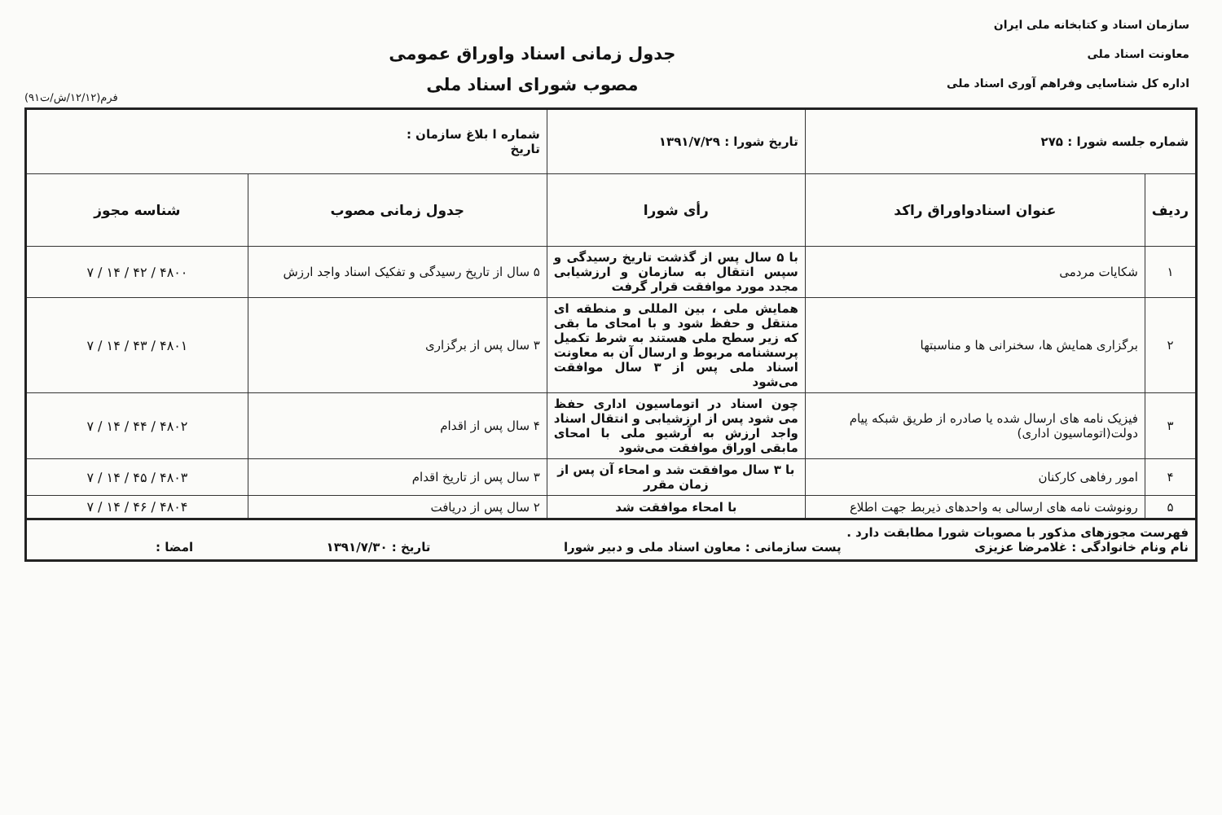سازمان اسناد و کتابخانه ملی ایران
معاونت اسناد ملی
اداره کل شناسایی وفراهم آوری اسناد ملی
جدول زمانی اسناد واوراق عمومی
مصوب شورای اسناد ملی
فرم(۱۲/۱۲/ش/ت۹۱)
| شماره جلسه شورا : ۲۷۵ | | تاریخ شورا : ۱۳۹۱/۷/۲۹ | شماره ا بلاغ سازمان : تاریخ | |
| ردیف | عنوان اسنادواوراق راکد | رأی شورا | جدول زمانی مصوب | شناسه مجوز |
| ۱ | شکایات مردمی | با ۵ سال پس از گذشت تاریخ رسیدگی و سپس انتقال به سازمان و ارزشیابی مجدد مورد موافقت قرار گرفت | ۵ سال از تاریخ رسیدگی و تفکیک اسناد واجد ارزش | ۷ / ۱۴ / ۴۲ / ۴۸۰۰ |
| ۲ | برگزاری همایش ها، سخنرانی ها و مناسبتها | همایش ملی ، بین المللی و منطقه ای منتقل و حفظ شود و با امحای ما بقی که زیر سطح ملی هستند به شرط تکمیل پرسشنامه مربوط و ارسال آن به معاونت اسناد ملی پس از ۳ سال موافقت می‌شود | ۳ سال پس از برگزاری | ۷ / ۱۴ / ۴۳ / ۴۸۰۱ |
| ۳ | فیزیک نامه های ارسال شده یا صادره از طریق شبکه پیام دولت(اتوماسیون اداری) | چون اسناد در اتوماسیون اداری حفظ می شود پس از ارزشیابی و انتقال اسناد واجد ارزش به آرشیو ملی با امحای مابقی اوراق موافقت می‌شود | ۴ سال پس از اقدام | ۷ / ۱۴ / ۴۴ / ۴۸۰۲ |
| ۴ | امور رفاهی کارکنان | با ۳ سال موافقت شد و امحاء آن پس از زمان مقرر | ۳ سال پس از تاریخ اقدام | ۷ / ۱۴ / ۴۵ / ۴۸۰۳ |
| ۵ | رونوشت نامه های ارسالی به واحدهای ذیربط جهت اطلاع | با امحاء موافقت شد | ۲ سال پس از دریافت | ۷ / ۱۴ / ۴۶ / ۴۸۰۴ |
| فهرست مجوزهای مذکور با مصوبات شورا مطابقت دارد . نام ونام خانوادگی : غلامرضا عزیزی پست سازمانی : معاون اسناد ملی و دبیر شورا تاریخ : ۱۳۹۱/۷/۳۰ امضا : | | | | |